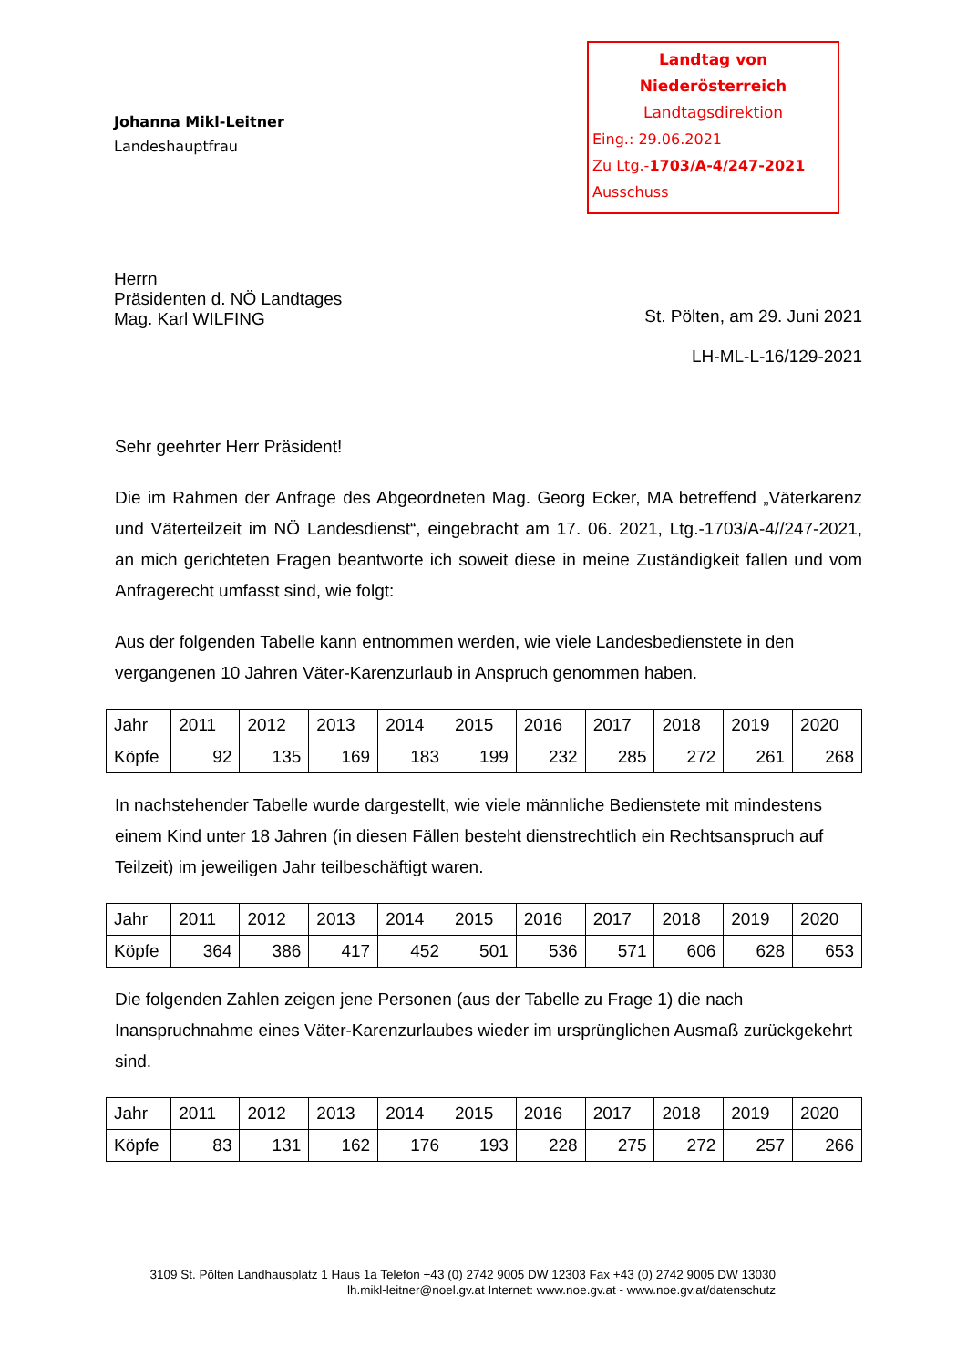Johanna Mikl-Leitner
Landeshauptfrau
Landtag von Niederösterreich
Landtagsdirektion
Eing.: 29.06.2021
Zu Ltg.-1703/A-4/247-2021
Ausschuss
Herrn
Präsidenten d. NÖ Landtages
Mag. Karl WILFING
St. Pölten, am 29. Juni 2021
LH-ML-L-16/129-2021
Sehr geehrter Herr Präsident!
Die im Rahmen der Anfrage des Abgeordneten Mag. Georg Ecker, MA betreffend „Väterkarenz und Väterteilzeit im NÖ Landesdienst“, eingebracht am 17. 06. 2021, Ltg.-1703/A-4//247-2021, an mich gerichteten Fragen beantworte ich soweit diese in meine Zuständigkeit fallen und vom Anfragerecht umfasst sind, wie folgt:
Aus der folgenden Tabelle kann entnommen werden, wie viele Landesbedienstete in den vergangenen 10 Jahren Väter-Karenzurlaub in Anspruch genommen haben.
| Jahr | 2011 | 2012 | 2013 | 2014 | 2015 | 2016 | 2017 | 2018 | 2019 | 2020 |
| Köpfe | 92 | 135 | 169 | 183 | 199 | 232 | 285 | 272 | 261 | 268 |
In nachstehender Tabelle wurde dargestellt, wie viele männliche Bedienstete mit mindestens einem Kind unter 18 Jahren (in diesen Fällen besteht dienstrechtlich ein Rechtsanspruch auf Teilzeit) im jeweiligen Jahr teilbeschäftigt waren.
| Jahr | 2011 | 2012 | 2013 | 2014 | 2015 | 2016 | 2017 | 2018 | 2019 | 2020 |
| Köpfe | 364 | 386 | 417 | 452 | 501 | 536 | 571 | 606 | 628 | 653 |
Die folgenden Zahlen zeigen jene Personen (aus der Tabelle zu Frage 1) die nach Inanspruchnahme eines Väter-Karenzurlaubes wieder im ursprünglichen Ausmaß zurückgekehrt sind.
| Jahr | 2011 | 2012 | 2013 | 2014 | 2015 | 2016 | 2017 | 2018 | 2019 | 2020 |
| Köpfe | 83 | 131 | 162 | 176 | 193 | 228 | 275 | 272 | 257 | 266 |
3109 St. Pölten Landhausplatz 1 Haus 1a Telefon +43 (0) 2742 9005 DW 12303 Fax +43 (0) 2742 9005 DW 13030
lh.mikl-leitner@noel.gv.at Internet: www.noe.gv.at - www.noe.gv.at/datenschutz